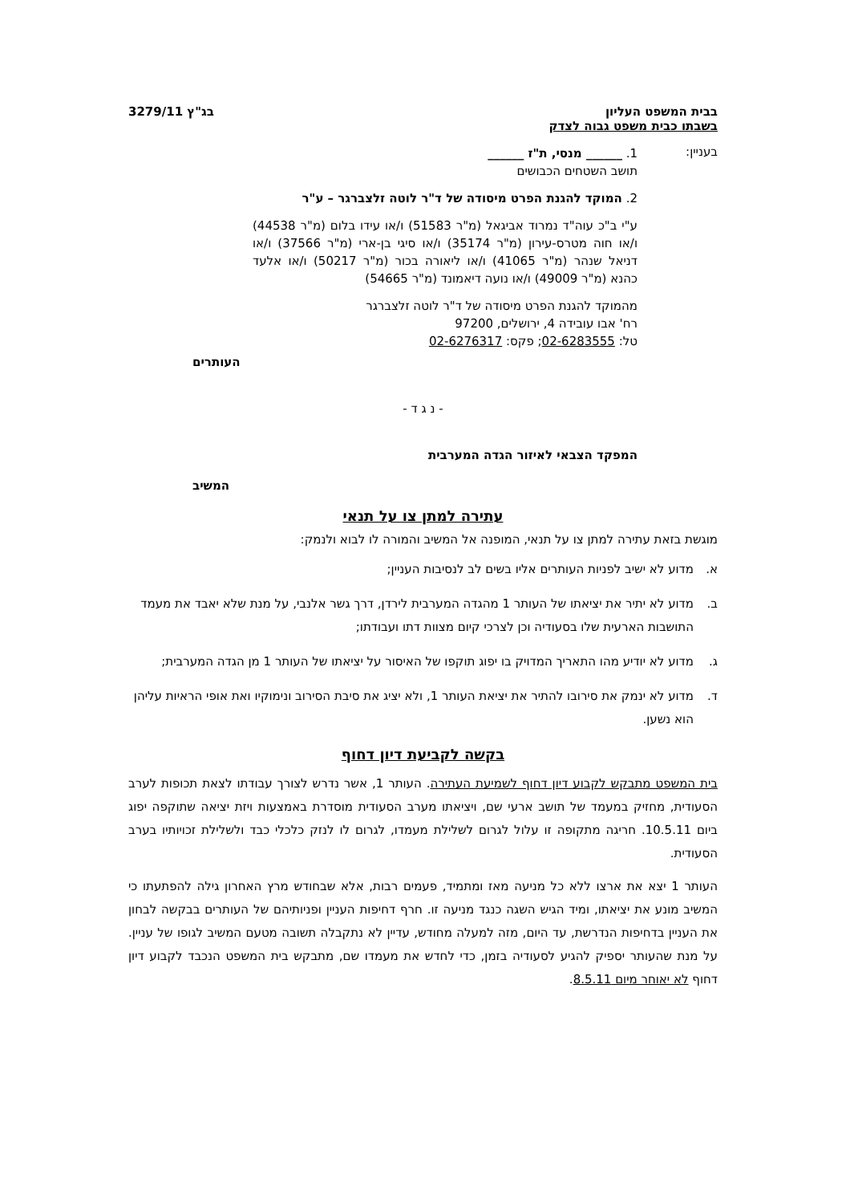בבית המשפט העליון
בשבתו כבית משפט גבוה לצדק
בג"ץ 3279/11
בעניין:
1. ______ מנסי, ת"ז ______
תושב השטחים הכבושים
2. המוקד להגנת הפרט מיסודה של ד"ר לוטה זלצברגר – ע"ר
ע"י ב"כ עוה"ד נמרוד אביגאל (מ"ר 51583) ו/או עידו בלום (מ"ר 44538) ו/או חוה מטרס-עירון (מ"ר 35174) ו/או סיגי בן-ארי (מ"ר 37566) ו/או דניאל שנהר (מ"ר 41065) ו/או ליאורה בכור (מ"ר 50217) ו/או אלעד כהנא (מ"ר 49009) ו/או נועה דיאמונד (מ"ר 54665)
מהמוקד להגנת הפרט מיסודה של ד"ר לוטה זלצברגר
רח' אבו עובידה 4, ירושלים, 97200
טל: 02-6283555; פקס: 02-6276317
העותרים
- נ ג ד -
המפקד הצבאי לאיזור הגדה המערבית
המשיב
עתירה למתן צו על תנאי
מוגשת בזאת עתירה למתן צו על תנאי, המופנה אל המשיב והמורה לו לבוא ולנמק:
א. מדוע לא ישיב לפניות העותרים אליו בשים לב לנסיבות העניין;
ב. מדוע לא יתיר את יציאתו של העותר 1 מהגדה המערבית לירדן, דרך גשר אלנבי, על מנת שלא יאבד את מעמד התושבות הארעית שלו בסעודיה וכן לצרכי קיום מצוות דתו ועבודתו;
ג. מדוע לא יודיע מהו התאריך המדויק בו יפוג תוקפו של האיסור על יציאתו של העותר 1 מן הגדה המערבית;
ד. מדוע לא ינמק את סירובו להתיר את יציאת העותר 1, ולא יציג את סיבת הסירוב ונימוקיו ואת אופי הראיות עליהן הוא נשען.
בקשה לקביעת דיון דחוף
בית המשפט מתבקש לקבוע דיון דחוף לשמיעת העתירה. העותר 1, אשר נדרש לצורך עבודתו לצאת תכופות לערב הסעודית, מחזיק במעמד של תושב ארעי שם, ויציאתו מערב הסעודית מוסדרת באמצעות ויזת יציאה שתוקפה יפוג ביום 10.5.11. חריגה מתקופה זו עלול לגרום לשלילת מעמדו, לגרום לו לנזק כלכלי כבד ולשלילת זכויותיו בערב הסעודית.
העותר 1 יצא את ארצו ללא כל מניעה מאז ומתמיד, פעמים רבות, אלא שבחודש מרץ האחרון גילה להפתעתו כי המשיב מונע את יציאתו, ומיד הגיש השגה כנגד מניעה זו. חרף דחיפות העניין ופניותיהם של העותרים בבקשה לבחון את העניין בדחיפות הנדרשת, עד היום, מזה למעלה מחודש, עדיין לא נתקבלה תשובה מטעם המשיב לגופו של עניין. על מנת שהעותר יספיק להגיע לסעודיה בזמן, כדי לחדש את מעמדו שם, מתבקש בית המשפט הנכבד לקבוע דיון דחוף לא יאוחר מיום 8.5.11.